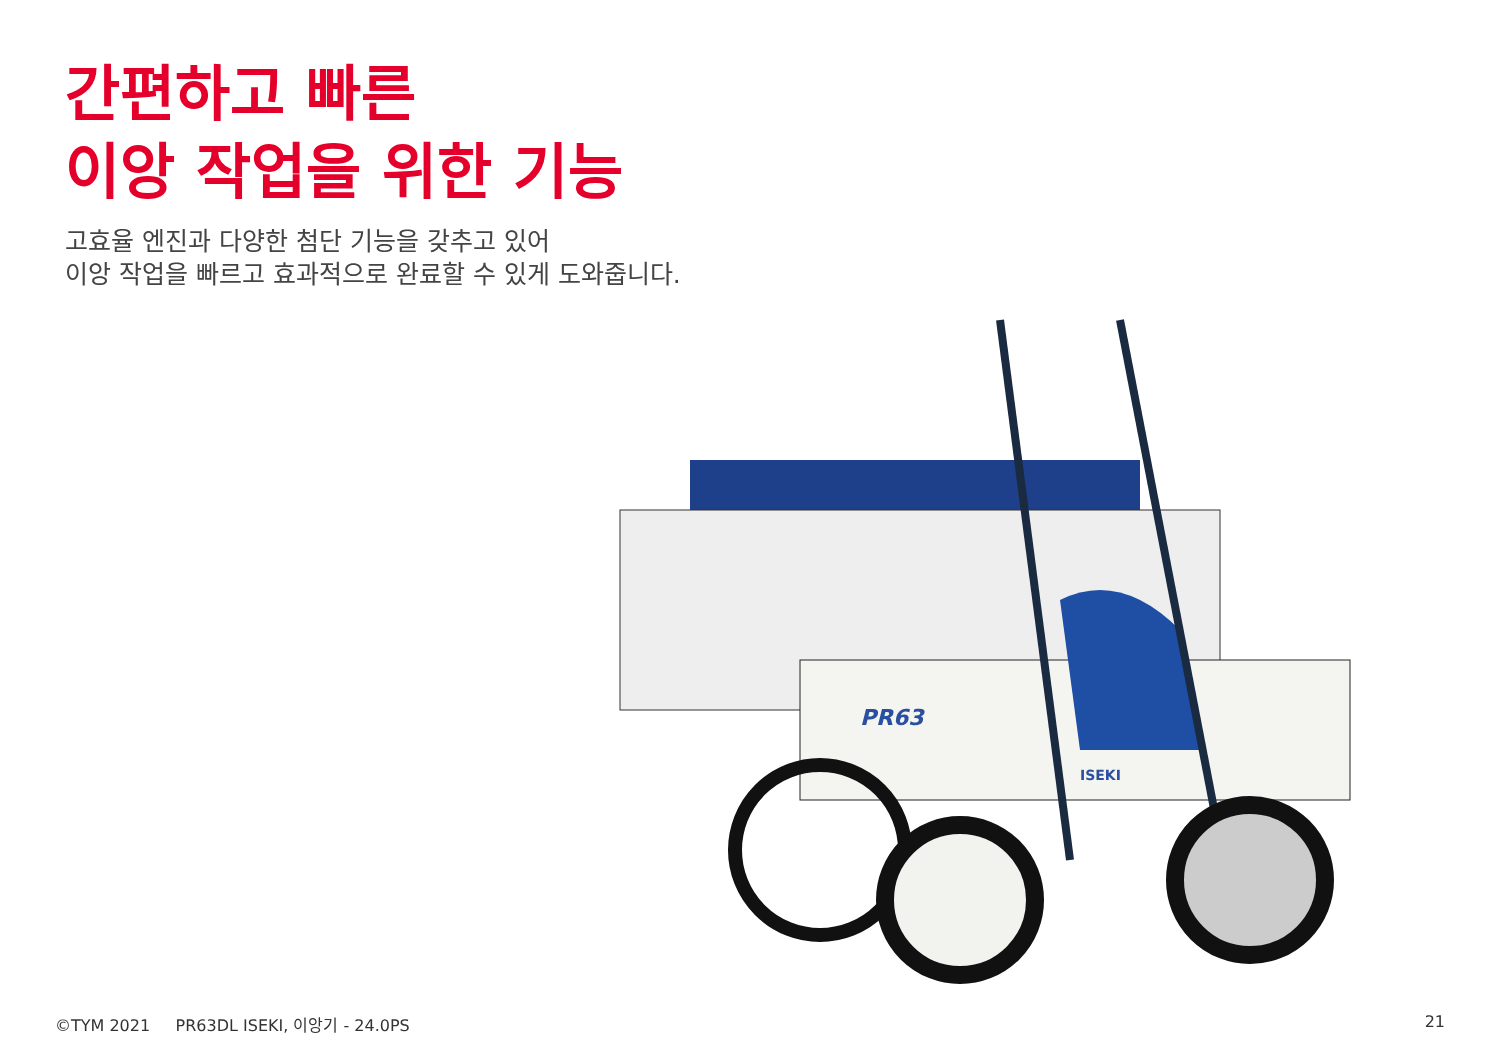간편하고 빠른
이앙 작업을 위한 기능
고효율 엔진과 다양한 첨단 기능을 갖추고 있어
이앙 작업을 빠르고 효과적으로 완료할 수 있게 도와줍니다.
PR63
ISEKI
©TYM 2021 PR63DL ISEKI, 이앙기 - 24.0PS 21